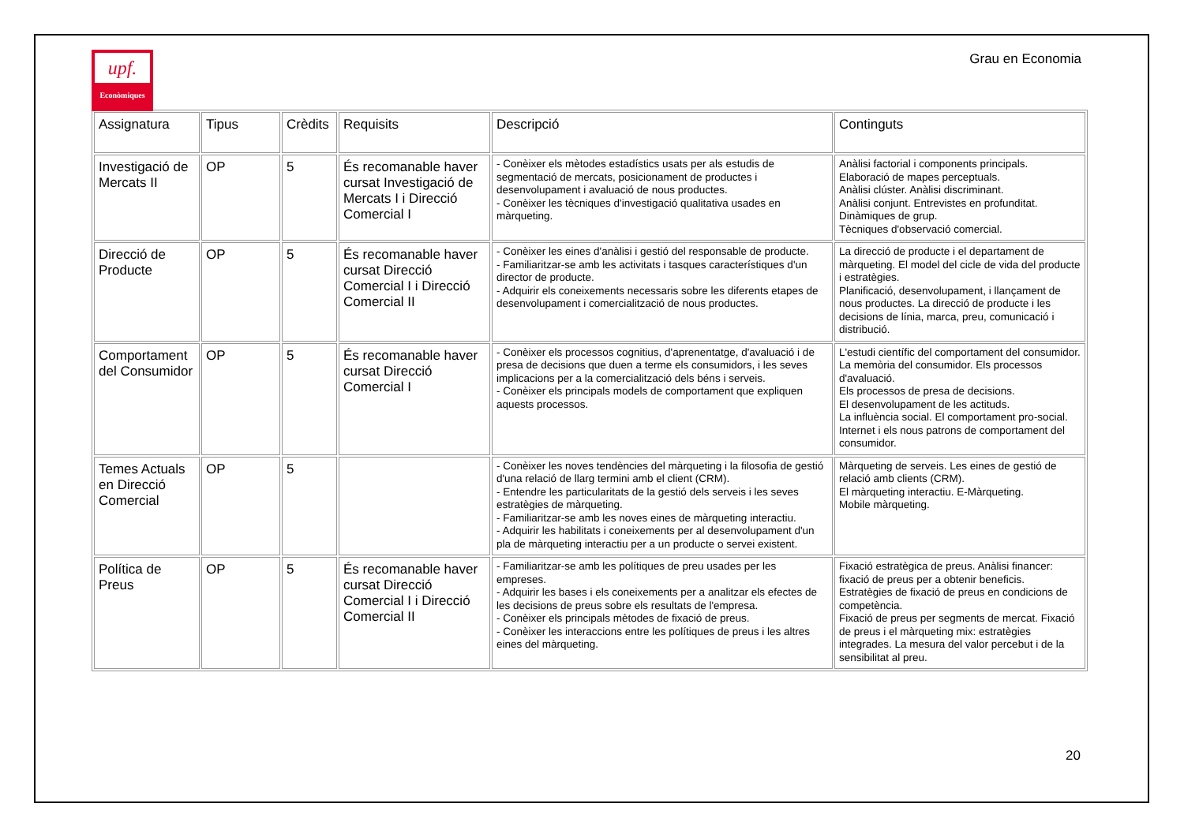upf.
Econòmiques
Grau en Economia
| Assignatura | Tipus | Crèdits | Requisits | Descripció | Continguts |
| Investigació de Mercats II | OP | 5 | És recomanable haver cursat Investigació de Mercats I i Direcció Comercial I | - Conèixer els mètodes estadístics usats per als estudis de segmentació de mercats, posicionament de productes i desenvolupament i avaluació de nous productes. - Conèixer les tècniques d'investigació qualitativa usades en màrqueting. | Anàlisi factorial i components principals. Elaboració de mapes perceptuals. Anàlisi clúster. Anàlisi discriminant. Anàlisi conjunt. Entrevistes en profunditat. Dinàmiques de grup. Tècniques d'observació comercial. |
| Direcció de Producte | OP | 5 | És recomanable haver cursat Direcció Comercial I i Direcció Comercial II | - Conèixer les eines d'anàlisi i gestió del responsable de producte. - Familiaritzar-se amb les activitats i tasques característiques d'un director de producte. - Adquirir els coneixements necessaris sobre les diferents etapes de desenvolupament i comercialització de nous productes. | La direcció de producte i el departament de màrqueting. El model del cicle de vida del producte i estratègies. Planificació, desenvolupament, i llançament de nous productes. La direcció de producte i les decisions de línia, marca, preu, comunicació i distribució. |
| Comportament del Consumidor | OP | 5 | És recomanable haver cursat Direcció Comercial I | - Conèixer els processos cognitius, d'aprenentatge, d'avaluació i de presa de decisions que duen a terme els consumidors, i les seves implicacions per a la comercialització dels béns i serveis. - Conèixer els principals models de comportament que expliquen aquests processos. | L'estudi científic del comportament del consumidor. La memòria del consumidor. Els processos d'avaluació. Els processos de presa de decisions. El desenvolupament de les actituds. La influència social. El comportament pro-social. Internet i els nous patrons de comportament del consumidor. |
| Temes Actuals en Direcció Comercial | OP | 5 | | - Conèixer les noves tendències del màrqueting i la filosofia de gestió d'una relació de llarg termini amb el client (CRM). - Entendre les particularitats de la gestió dels serveis i les seves estratègies de màrqueting. - Familiaritzar-se amb les noves eines de màrqueting interactiu. - Adquirir les habilitats i coneixements per al desenvolupament d'un pla de màrqueting interactiu per a un producte o servei existent. | Màrqueting de serveis. Les eines de gestió de relació amb clients (CRM). El màrqueting interactiu. E-Màrqueting. Mobile màrqueting. |
| Política de Preus | OP | 5 | És recomanable haver cursat Direcció Comercial I i Direcció Comercial II | - Familiaritzar-se amb les polítiques de preu usades per les empreses. - Adquirir les bases i els coneixements per a analitzar els efectes de les decisions de preus sobre els resultats de l'empresa. - Conèixer els principals mètodes de fixació de preus. - Conèixer les interaccions entre les polítiques de preus i les altres eines del màrqueting. | Fixació estratègica de preus. Anàlisi financer: fixació de preus per a obtenir beneficis. Estratègies de fixació de preus en condicions de competència. Fixació de preus per segments de mercat. Fixació de preus i el màrqueting mix: estratègies integrades. La mesura del valor percebut i de la sensibilitat al preu. |
20